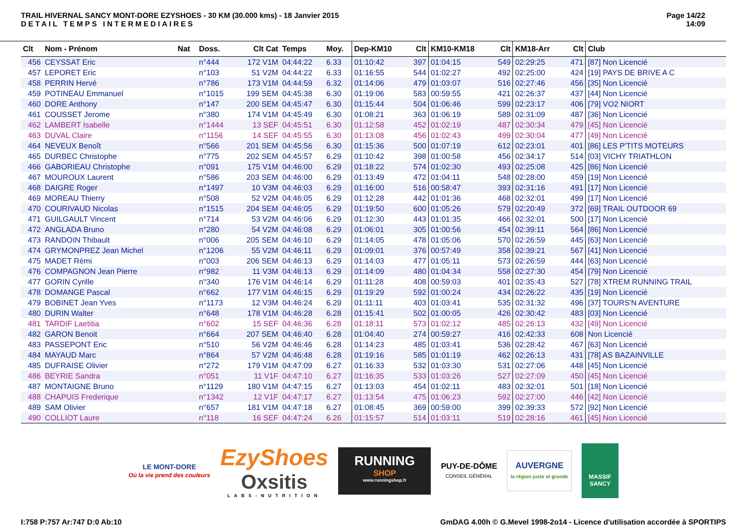TRAIL HIVERNAL SANCY MONT-DORE EZYSHOES - 30 KM (30.000 kms) - 18 Janvier 2015
DETAIL TEMPS INTERMEDIAIRES
Page 14/22
14:09
| Clt | Nom - Prénom | Nat | Doss. | Clt Cat | Temps | Moy. | Dep-KM10 | Clt | KM10-KM18 | Clt | KM18-Arr | Clt | Club |
| --- | --- | --- | --- | --- | --- | --- | --- | --- | --- | --- | --- | --- | --- |
| 456 | CEYSSAT Eric | | n°444 | 172 V1M | 04:44:22 | 6.33 | 01:10:42 | 397 | 01:04:15 | 549 | 02:29:25 | 471 | [87] Non Licencié |
| 457 | LEPORET Eric | | n°103 | 51 V2M | 04:44:22 | 6.33 | 01:16:55 | 544 | 01:02:27 | 492 | 02:25:00 | 424 | [19] PAYS DE BRIVE A C |
| 458 | PERRIN Hervé | | n°786 | 173 V1M | 04:44:59 | 6.32 | 01:14:06 | 479 | 01:03:07 | 516 | 02:27:46 | 456 | [35] Non Licencié |
| 459 | POTINEAU Emmanuel | | n°1015 | 199 SEM | 04:45:38 | 6.30 | 01:19:06 | 583 | 00:59:55 | 421 | 02:26:37 | 437 | [44] Non Licencié |
| 460 | DORE Anthony | | n°147 | 200 SEM | 04:45:47 | 6.30 | 01:15:44 | 504 | 01:06:46 | 599 | 02:23:17 | 406 | [79] VO2 NIORT |
| 461 | COUSSET Jerome | | n°380 | 174 V1M | 04:45:49 | 6.30 | 01:08:21 | 363 | 01:06:19 | 589 | 02:31:09 | 487 | [36] Non Licencié |
| 462 | LAMBERT Isabelle | | n°1444 | 13 SEF | 04:45:51 | 6.30 | 01:12:58 | 452 | 01:02:19 | 487 | 02:30:34 | 479 | [45] Non Licencié |
| 463 | DUVAL Claire | | n°1156 | 14 SEF | 04:45:55 | 6.30 | 01:13:08 | 456 | 01:02:43 | 499 | 02:30:04 | 477 | [49] Non Licencié |
| 464 | NEVEUX Benoît | | n°566 | 201 SEM | 04:45:56 | 6.30 | 01:15:36 | 500 | 01:07:19 | 612 | 02:23:01 | 401 | [86] LES P'TITS MOTEURS |
| 465 | DURBEC Christophe | | n°775 | 202 SEM | 04:45:57 | 6.29 | 01:10:42 | 398 | 01:00:58 | 456 | 02:34:17 | 514 | [03] VICHY TRIATHLON |
| 466 | GABORIEAU Christophe | | n°091 | 175 V1M | 04:46:00 | 6.29 | 01:18:22 | 574 | 01:02:30 | 493 | 02:25:08 | 425 | [86] Non Licencié |
| 467 | MOUROUX Laurent | | n°586 | 203 SEM | 04:46:00 | 6.29 | 01:13:49 | 472 | 01:04:11 | 548 | 02:28:00 | 459 | [19] Non Licencié |
| 468 | DAIGRE Roger | | n°1497 | 10 V3M | 04:46:03 | 6.29 | 01:16:00 | 516 | 00:58:47 | 393 | 02:31:16 | 491 | [17] Non Licencié |
| 469 | MOREAU Thierry | | n°508 | 52 V2M | 04:46:05 | 6.29 | 01:12:28 | 442 | 01:01:36 | 468 | 02:32:01 | 499 | [17] Non Licencié |
| 470 | COURIVAUD Nicolas | | n°1515 | 204 SEM | 04:46:05 | 6.29 | 01:19:50 | 600 | 01:05:26 | 579 | 02:20:49 | 372 | [69] TRAIL OUTDOOR 69 |
| 471 | GUILGAULT Vincent | | n°714 | 53 V2M | 04:46:06 | 6.29 | 01:12:30 | 443 | 01:01:35 | 466 | 02:32:01 | 500 | [17] Non Licencié |
| 472 | ANGLADA Bruno | | n°280 | 54 V2M | 04:46:08 | 6.29 | 01:06:01 | 305 | 01:00:56 | 454 | 02:39:11 | 564 | [86] Non Licencié |
| 473 | RANDOIN Thibault | | n°006 | 205 SEM | 04:46:10 | 6.29 | 01:14:05 | 478 | 01:05:06 | 570 | 02:26:59 | 445 | [63] Non Licencié |
| 474 | GRYMONPREZ Jean Michel | | n°1206 | 55 V2M | 04:46:11 | 6.29 | 01:09:01 | 376 | 00:57:49 | 358 | 02:39:21 | 567 | [41] Non Licencié |
| 475 | MADET Rémi | | n°003 | 206 SEM | 04:46:13 | 6.29 | 01:14:03 | 477 | 01:05:11 | 573 | 02:26:59 | 444 | [63] Non Licencié |
| 476 | COMPAGNON Jean Pierre | | n°982 | 11 V3M | 04:46:13 | 6.29 | 01:14:09 | 480 | 01:04:34 | 558 | 02:27:30 | 454 | [79] Non Licencié |
| 477 | GORIN Cyrille | | n°340 | 176 V1M | 04:46:14 | 6.29 | 01:11:28 | 408 | 00:59:03 | 401 | 02:35:43 | 527 | [78] XTREM RUNNING TRAIL |
| 478 | DOMANGE Pascal | | n°662 | 177 V1M | 04:46:15 | 6.29 | 01:19:29 | 592 | 01:00:24 | 434 | 02:26:22 | 435 | [19] Non Licencié |
| 479 | BOBINET Jean Yves | | n°1173 | 12 V3M | 04:46:24 | 6.29 | 01:11:11 | 403 | 01:03:41 | 535 | 02:31:32 | 496 | [37] TOURS'N AVENTURE |
| 480 | DURIN Walter | | n°648 | 178 V1M | 04:46:28 | 6.28 | 01:15:41 | 502 | 01:00:05 | 426 | 02:30:42 | 483 | [03] Non Licencié |
| 481 | TARDIF Laetitia | | n°602 | 15 SEF | 04:46:36 | 6.28 | 01:18:11 | 573 | 01:02:12 | 485 | 02:26:13 | 432 | [49] Non Licencié |
| 482 | GARON Benoit | | n°664 | 207 SEM | 04:46:40 | 6.28 | 01:04:40 | 274 | 00:59:27 | 416 | 02:42:33 | 608 | Non Licencié |
| 483 | PASSEPONT Eric | | n°510 | 56 V2M | 04:46:46 | 6.28 | 01:14:23 | 485 | 01:03:41 | 536 | 02:28:42 | 467 | [63] Non Licencié |
| 484 | MAYAUD Marc | | n°864 | 57 V2M | 04:46:48 | 6.28 | 01:19:16 | 585 | 01:01:19 | 462 | 02:26:13 | 431 | [78] AS BAZAINVILLE |
| 485 | DUFRAISE Olivier | | n°272 | 179 V1M | 04:47:09 | 6.27 | 01:16:33 | 532 | 01:03:30 | 531 | 02:27:06 | 448 | [45] Non Licencié |
| 486 | BEYRIE Sandra | | n°051 | 11 V1F | 04:47:10 | 6.27 | 01:16:35 | 533 | 01:03:26 | 527 | 02:27:09 | 450 | [45] Non Licencié |
| 487 | MONTAIGNE Bruno | | n°1129 | 180 V1M | 04:47:15 | 6.27 | 01:13:03 | 454 | 01:02:11 | 483 | 02:32:01 | 501 | [18] Non Licencié |
| 488 | CHAPUIS Frederique | | n°1342 | 12 V1F | 04:47:17 | 6.27 | 01:13:54 | 475 | 01:06:23 | 592 | 02:27:00 | 446 | [42] Non Licencié |
| 489 | SAM Olivier | | n°657 | 181 V1M | 04:47:18 | 6.27 | 01:08:45 | 369 | 00:59:00 | 399 | 02:39:33 | 572 | [92] Non Licencié |
| 490 | COLLIOT Laure | | n°118 | 16 SEF | 04:47:24 | 6.26 | 01:15:57 | 514 | 01:03:11 | 519 | 02:28:16 | 461 | [45] Non Licencié |
LE MONT-DORE
Où la vie prend des couleurs
EzyShoes
Oxsitis
LABS-NUTRITION
RUNNING
SHOP
www.runningshop.fr
PUY-DE-DÔME
CONSEIL GÉNÉRAL
AUVERGNE
la région juste et grande
MASSIF
SANCY
I:758 P:757 Ar:747 D:0 Ab:10 GmDAG 4.00h © G.Mevel 1998-2o14 - Licence d'utilisation accordée à SPORTIPS